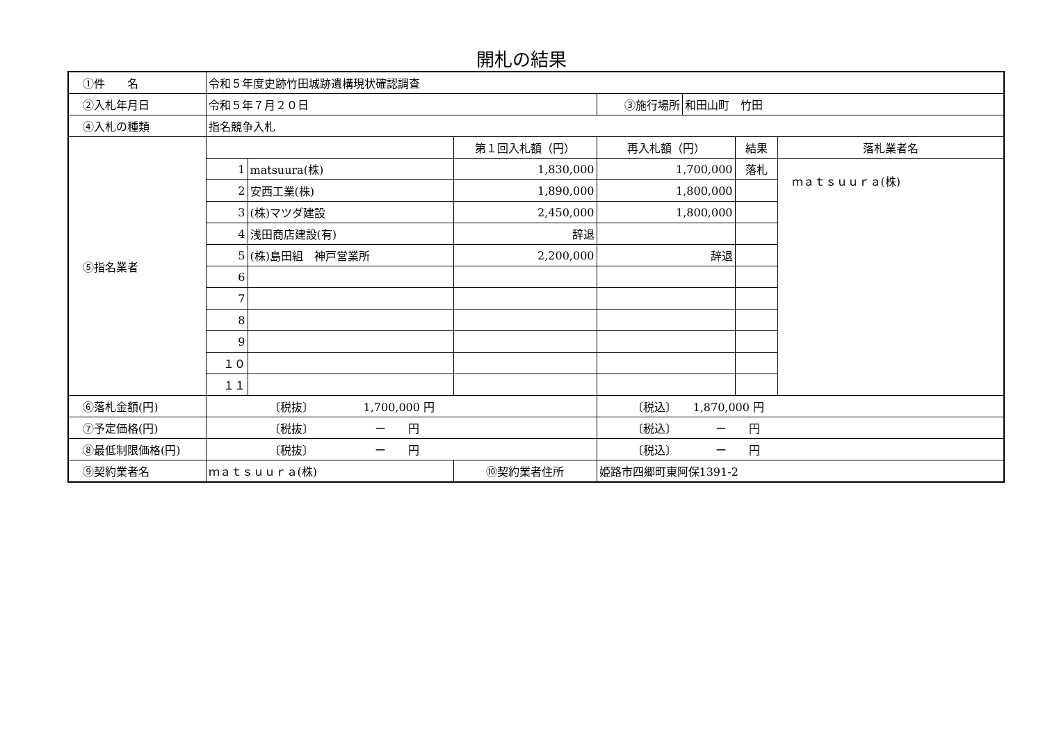開札の結果
| ①件 名 | 令和５年度史跡竹田城跡遺構現状確認調査 | | | | | | |
| ②入札年月日 | 令和５年７月２０日 | | | ③施行場所 | 和田山町 竹田 | | |
| ④入札の種類 | 指名競争入札 | | | | | | |
| ⑤指名業者 | | | 第１回入札額（円） | 再入札額（円） | | 結果 | 落札業者名 |
| | 1 | matsuura(株) | 1,830,000 | 1,700,000 | | 落札 | ｍａｔｓｕｕｒａ(株) |
| | 2 | 安西工業(株) | 1,890,000 | 1,800,000 | | | |
| | 3 | (株)マツダ建設 | 2,450,000 | 1,800,000 | | | |
| | 4 | 浅田商店建設(有) | 辞退 | | | | |
| | 5 | (株)島田組 神戸営業所 | 2,200,000 | 辞退 | | | |
| | 6 | | | | | | |
| | 7 | | | | | | |
| | 8 | | | | | | |
| | 9 | | | | | | |
| | １０ | | | | | | |
| | １１ | | | | | | |
| ⑥落札金額(円) | 〔税抜〕 1,700,000 円 | | | 〔税込〕 1,870,000 円 | | | |
| ⑦予定価格(円) | 〔税抜〕 ー 円 | | | 〔税込〕 ー 円 | | | |
| ⑧最低制限価格(円) | 〔税抜〕 ー 円 | | | 〔税込〕 ー 円 | | | |
| ⑨契約業者名 | ｍａｔｓｕｕｒａ(株) | | ⑩契約業者住所 | 姫路市四郷町東阿保1391-2 | | | |